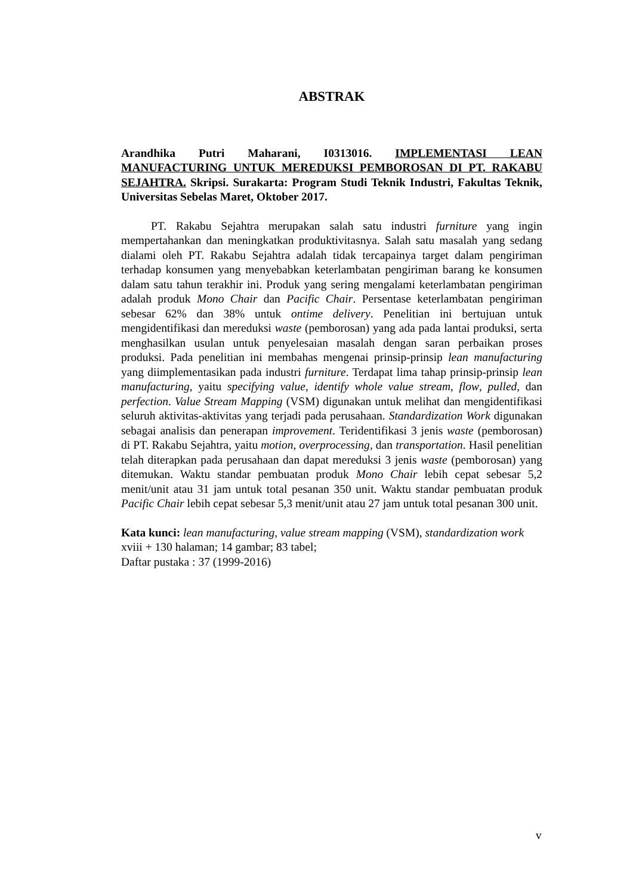ABSTRAK
Arandhika Putri Maharani, I0313016. IMPLEMENTASI LEAN MANUFACTURING UNTUK MEREDUKSI PEMBOROSAN DI PT. RAKABU SEJAHTRA. Skripsi. Surakarta: Program Studi Teknik Industri, Fakultas Teknik, Universitas Sebelas Maret, Oktober 2017.
PT. Rakabu Sejahtra merupakan salah satu industri furniture yang ingin mempertahankan dan meningkatkan produktivitasnya. Salah satu masalah yang sedang dialami oleh PT. Rakabu Sejahtra adalah tidak tercapainya target dalam pengiriman terhadap konsumen yang menyebabkan keterlambatan pengiriman barang ke konsumen dalam satu tahun terakhir ini. Produk yang sering mengalami keterlambatan pengiriman adalah produk Mono Chair dan Pacific Chair. Persentase keterlambatan pengiriman sebesar 62% dan 38% untuk ontime delivery. Penelitian ini bertujuan untuk mengidentifikasi dan mereduksi waste (pemborosan) yang ada pada lantai produksi, serta menghasilkan usulan untuk penyelesaian masalah dengan saran perbaikan proses produksi. Pada penelitian ini membahas mengenai prinsip-prinsip lean manufacturing yang diimplementasikan pada industri furniture. Terdapat lima tahap prinsip-prinsip lean manufacturing, yaitu specifying value, identify whole value stream, flow, pulled, dan perfection. Value Stream Mapping (VSM) digunakan untuk melihat dan mengidentifikasi seluruh aktivitas-aktivitas yang terjadi pada perusahaan. Standardization Work digunakan sebagai analisis dan penerapan improvement. Teridentifikasi 3 jenis waste (pemborosan) di PT. Rakabu Sejahtra, yaitu motion, overprocessing, dan transportation. Hasil penelitian telah diterapkan pada perusahaan dan dapat mereduksi 3 jenis waste (pemborosan) yang ditemukan. Waktu standar pembuatan produk Mono Chair lebih cepat sebesar 5,2 menit/unit atau 31 jam untuk total pesanan 350 unit. Waktu standar pembuatan produk Pacific Chair lebih cepat sebesar 5,3 menit/unit atau 27 jam untuk total pesanan 300 unit.
Kata kunci: lean manufacturing, value stream mapping (VSM), standardization work
xviii + 130 halaman; 14 gambar; 83 tabel;
Daftar pustaka : 37 (1999-2016)
v